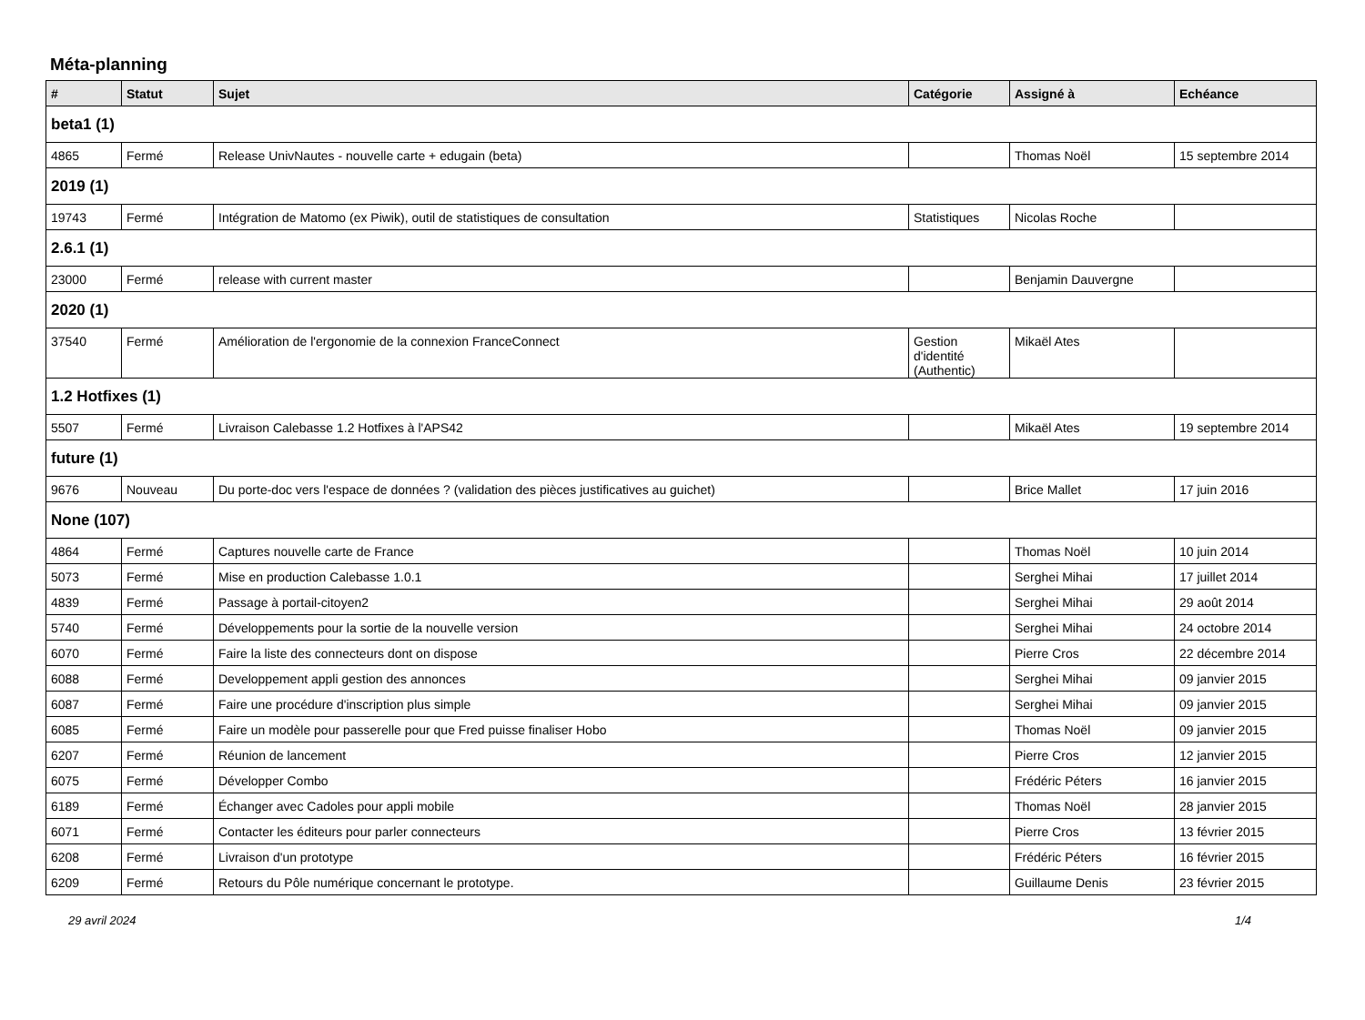Méta-planning
| # | Statut | Sujet | Catégorie | Assigné à | Echéance |
| --- | --- | --- | --- | --- | --- |
| beta1 (1) | | | | | |
| 4865 | Fermé | Release UnivNautes - nouvelle carte + edugain (beta) | | Thomas Noël | 15 septembre 2014 |
| 2019 (1) | | | | | |
| 19743 | Fermé | Intégration de Matomo (ex Piwik), outil de statistiques de consultation | Statistiques | Nicolas Roche | |
| 2.6.1 (1) | | | | | |
| 23000 | Fermé | release with current master | | Benjamin Dauvergne | |
| 2020 (1) | | | | | |
| 37540 | Fermé | Amélioration de l'ergonomie de la connexion FranceConnect | Gestion d'identité (Authentic) | Mikaël Ates | |
| 1.2 Hotfixes (1) | | | | | |
| 5507 | Fermé | Livraison Calebasse 1.2 Hotfixes à l'APS42 | | Mikaël Ates | 19 septembre 2014 |
| future (1) | | | | | |
| 9676 | Nouveau | Du porte-doc vers l'espace de données ? (validation des pièces justificatives au guichet) | | Brice Mallet | 17 juin 2016 |
| None (107) | | | | | |
| 4864 | Fermé | Captures nouvelle carte de France | | Thomas Noël | 10 juin 2014 |
| 5073 | Fermé | Mise en production Calebasse 1.0.1 | | Serghei Mihai | 17 juillet 2014 |
| 4839 | Fermé | Passage à portail-citoyen2 | | Serghei Mihai | 29 août 2014 |
| 5740 | Fermé | Développements pour la sortie de la nouvelle version | | Serghei Mihai | 24 octobre 2014 |
| 6070 | Fermé | Faire la liste des connecteurs dont on dispose | | Pierre Cros | 22 décembre 2014 |
| 6088 | Fermé | Developpement appli gestion des annonces | | Serghei Mihai | 09 janvier 2015 |
| 6087 | Fermé | Faire une procédure d'inscription plus simple | | Serghei Mihai | 09 janvier 2015 |
| 6085 | Fermé | Faire un modèle pour passerelle pour que Fred puisse finaliser Hobo | | Thomas Noël | 09 janvier 2015 |
| 6207 | Fermé | Réunion de lancement | | Pierre Cros | 12 janvier 2015 |
| 6075 | Fermé | Développer Combo | | Frédéric Péters | 16 janvier 2015 |
| 6189 | Fermé | Échanger avec Cadoles pour appli mobile | | Thomas Noël | 28 janvier 2015 |
| 6071 | Fermé | Contacter les éditeurs pour parler connecteurs | | Pierre Cros | 13 février 2015 |
| 6208 | Fermé | Livraison d'un prototype | | Frédéric Péters | 16 février 2015 |
| 6209 | Fermé | Retours du Pôle numérique concernant le prototype. | | Guillaume Denis | 23 février 2015 |
29 avril 2024 1/4